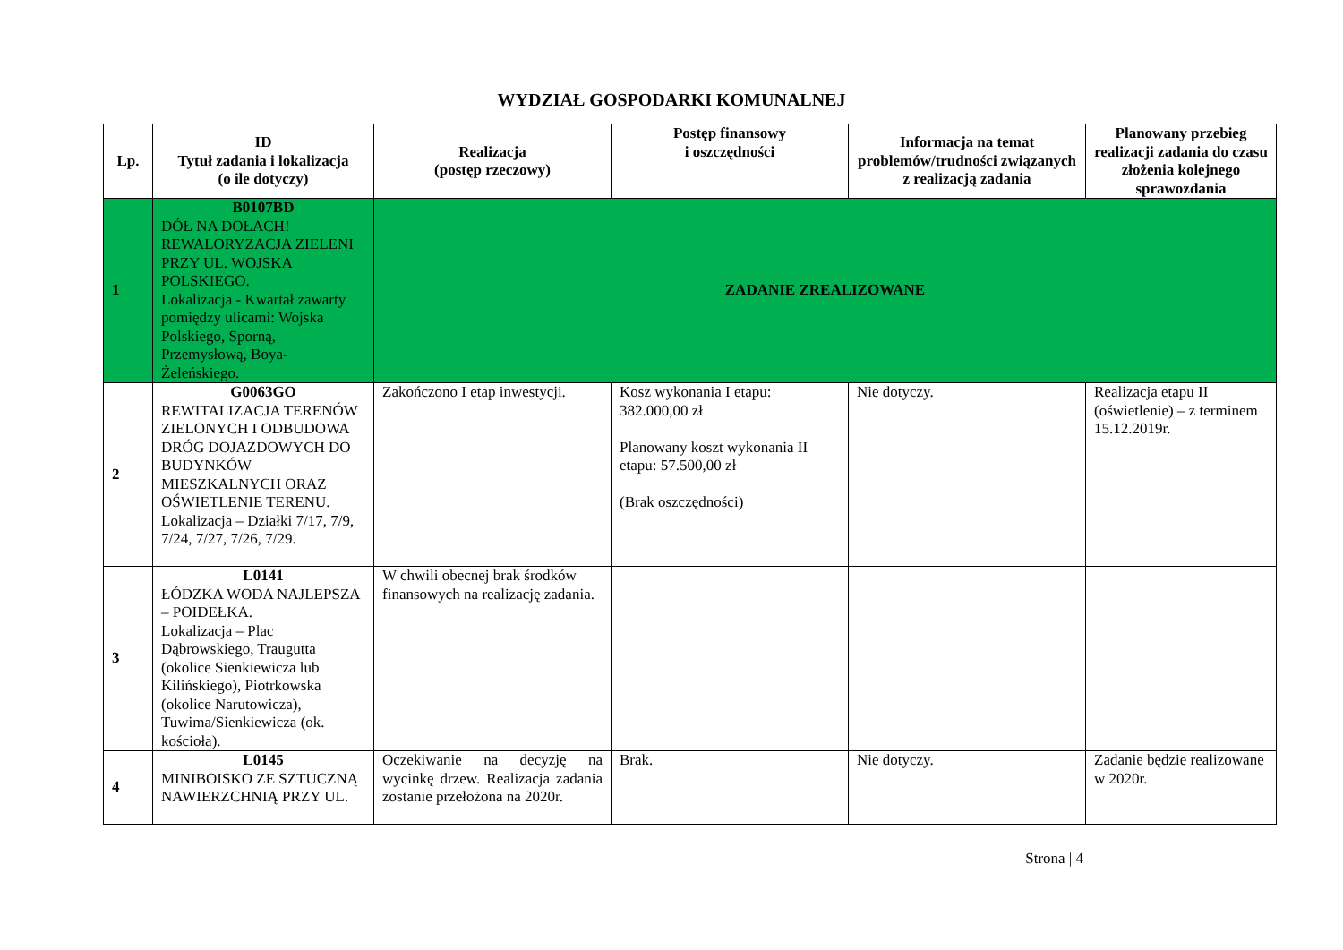WYDZIAŁ GOSPODARKI KOMUNALNEJ
| Lp. | ID Tytuł zadania i lokalizacja (o ile dotyczy) | Realizacja (postęp rzeczowy) | Postęp finansowy i oszczędności | Informacja na temat problemów/trudności związanych z realizacją zadania | Planowany przebieg realizacji zadania do czasu złożenia kolejnego sprawozdania |
| --- | --- | --- | --- | --- | --- |
| 1 | B0107BD DÓŁ NA DOŁACH! REWALORYZACJA ZIELENI PRZY UL. WOJSKA POLSKIEGO. Lokalizacja - Kwartał zawarty pomiędzy ulicami: Wojska Polskiego, Sporną, Przemysłową, Boya-Żeleńskiego. | ZADANIE ZREALIZOWANE | | | |
| 2 | G0063GO REWITALIZACJA TERENÓW ZIELONYCH I ODBUDOWA DRÓG DOJAZDOWYCH DO BUDYNKÓW MIESZKALNYCH ORAZ OŚWIETLENIE TERENU. Lokalizacja – Działki 7/17, 7/9, 7/24, 7/27, 7/26, 7/29. | Zakończono I etap inwestycji. | Kosz wykonania I etapu: 382.000,00 zł Planowany koszt wykonania II etapu: 57.500,00 zł (Brak oszczędności) | Nie dotyczy. | Realizacja etapu II (oświetlenie) – z terminem 15.12.2019r. |
| 3 | L0141 ŁÓDZKA WODA NAJLEPSZA – POIDEŁKA. Lokalizacja – Plac Dąbrowskiego, Traugutta (okolice Sienkiewicza lub Kilińskiego), Piotrkowska (okolice Narutowicza), Tuwima/Sienkiewicza (ok. kościoła). | W chwili obecnej brak środków finansowych na realizację zadania. | | | |
| 4 | L0145 MINIBOISKO ZE SZTUCZNĄ NAWIERZCHNIĄ PRZY UL. | Oczekiwanie na decyzję na wycinkę drzew. Realizacja zadania zostanie przełożona na 2020r. | Brak. | Nie dotyczy. | Zadanie będzie realizowane w 2020r. |
Strona | 4